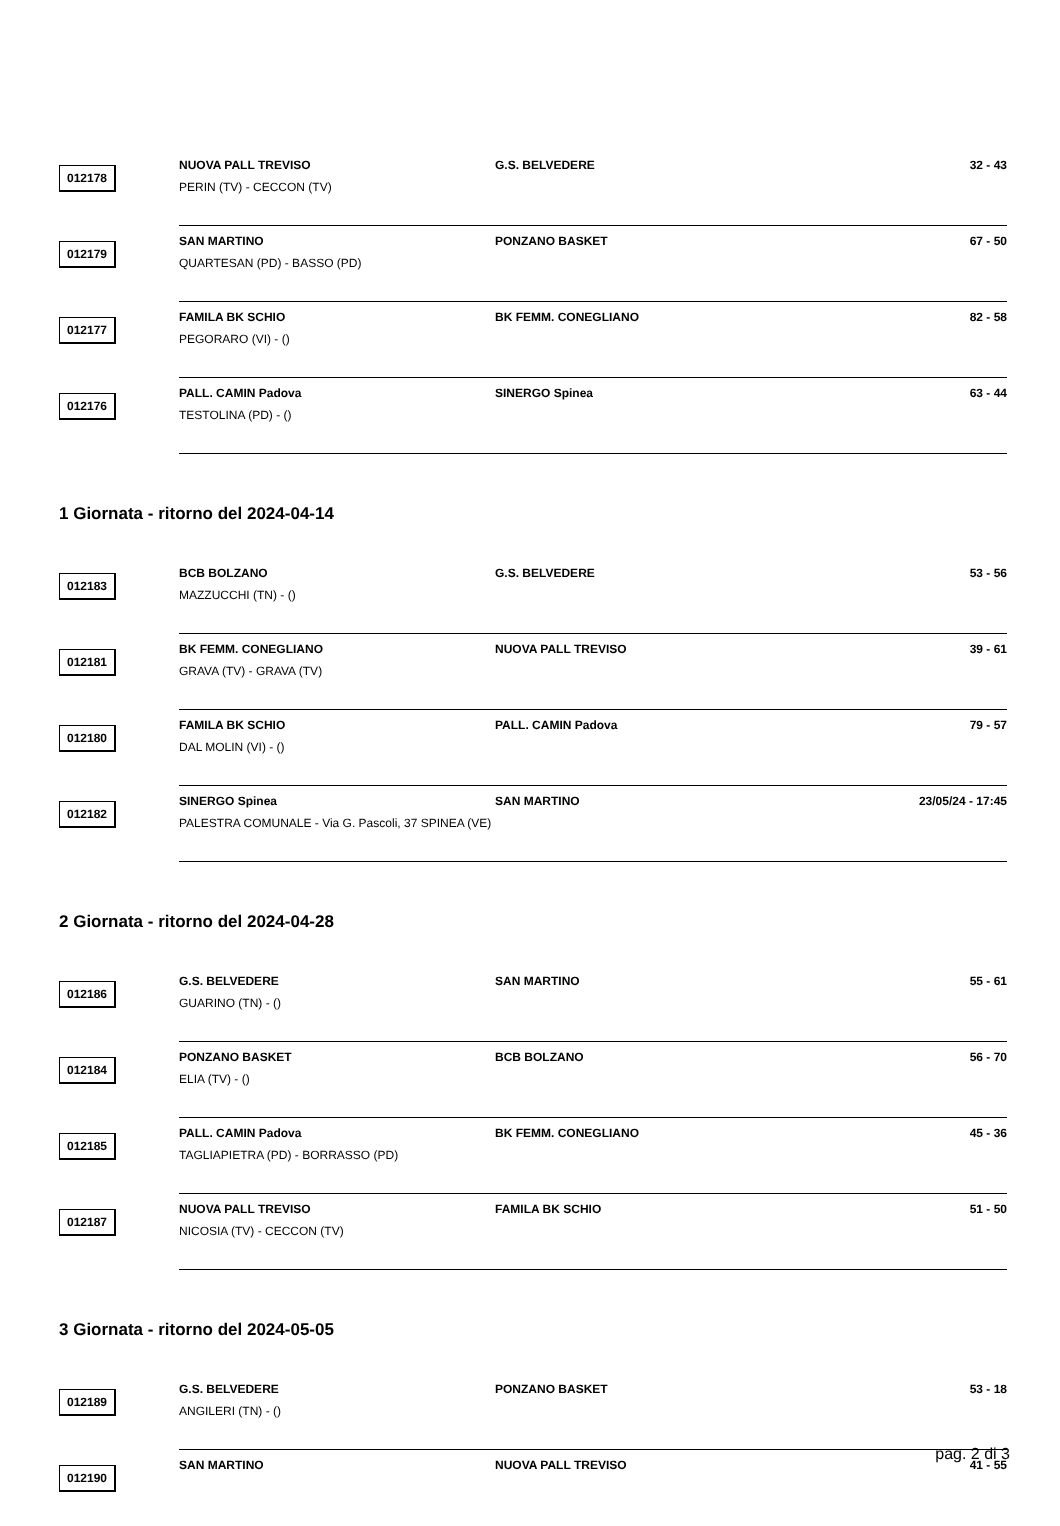012178
NUOVA PALL TREVISO G.S. BELVEDERE 32 - 43
PERIN (TV) - CECCON (TV)
012179
SAN MARTINO PONZANO BASKET 67 - 50
QUARTESAN (PD) - BASSO (PD)
012177
FAMILA BK SCHIO BK FEMM. CONEGLIANO 82 - 58
PEGORARO (VI) - ()
012176
PALL. CAMIN Padova SINERGO Spinea 63 - 44
TESTOLINA (PD) - ()
1 Giornata - ritorno del 2024-04-14
012183
BCB BOLZANO G.S. BELVEDERE 53 - 56
MAZZUCCHI (TN) - ()
012181
BK FEMM. CONEGLIANO NUOVA PALL TREVISO 39 - 61
GRAVA (TV) - GRAVA (TV)
012180
FAMILA BK SCHIO PALL. CAMIN Padova 79 - 57
DAL MOLIN (VI) - ()
012182
SINERGO Spinea SAN MARTINO 23/05/24 - 17:45
PALESTRA COMUNALE - Via G. Pascoli, 37 SPINEA (VE)
2 Giornata - ritorno del 2024-04-28
012186
G.S. BELVEDERE SAN MARTINO 55 - 61
GUARINO (TN) - ()
012184
PONZANO BASKET BCB BOLZANO 56 - 70
ELIA (TV) - ()
012185
PALL. CAMIN Padova BK FEMM. CONEGLIANO 45 - 36
TAGLIAPIETRA (PD) - BORRASSO (PD)
012187
NUOVA PALL TREVISO FAMILA BK SCHIO 51 - 50
NICOSIA (TV) - CECCON (TV)
3 Giornata - ritorno del 2024-05-05
012189
G.S. BELVEDERE PONZANO BASKET 53 - 18
ANGILERI (TN) - ()
012190
SAN MARTINO NUOVA PALL TREVISO 41 - 55
pag. 2 di 3